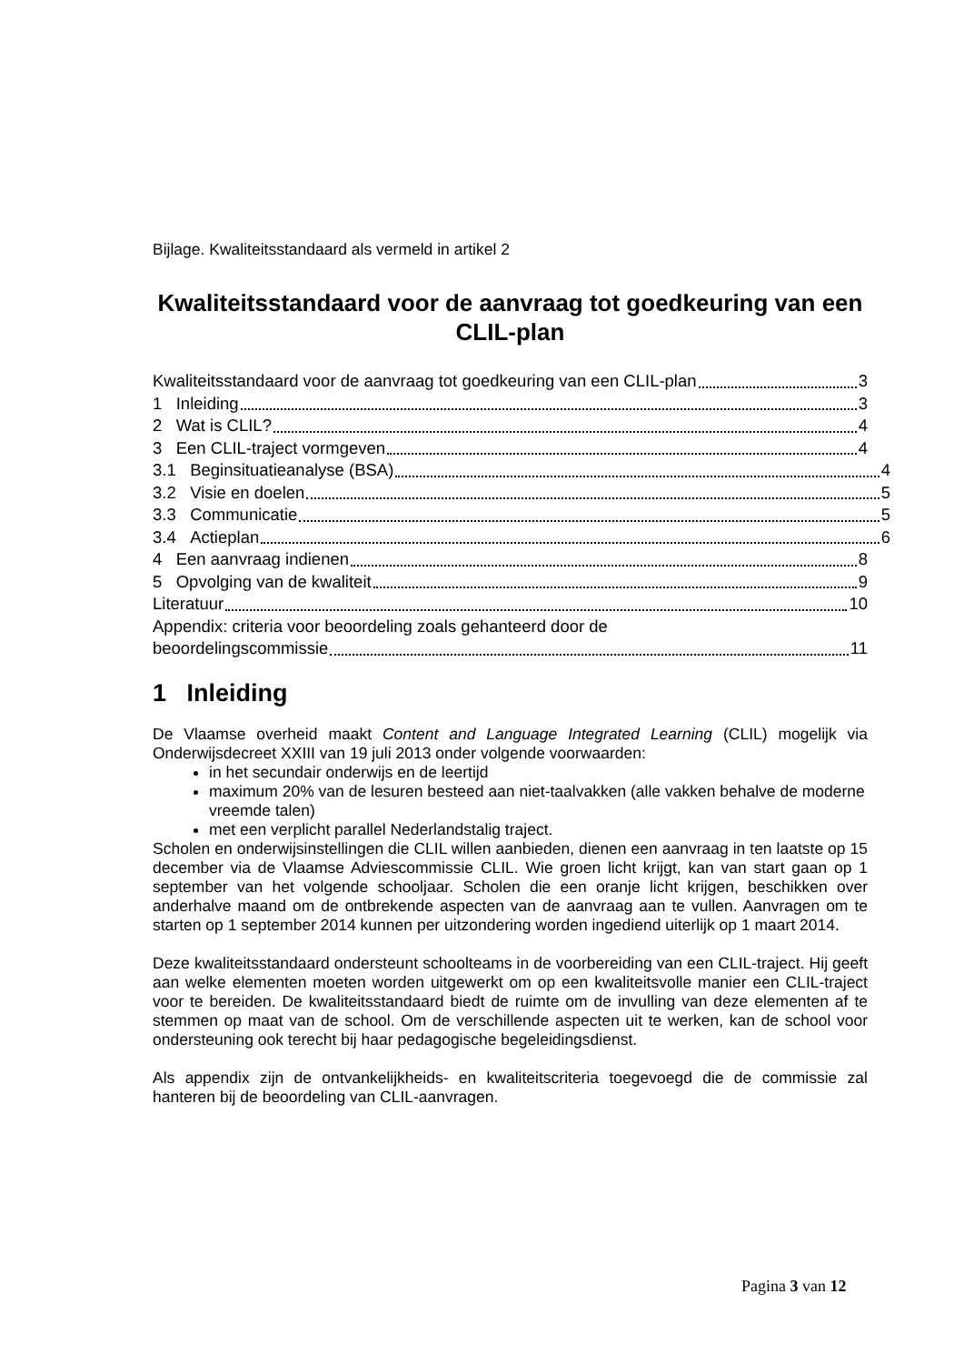Bijlage. Kwaliteitsstandaard als vermeld in artikel 2
Kwaliteitsstandaard voor de aanvraag tot goedkeuring van een CLIL-plan
Kwaliteitsstandaard voor de aanvraag tot goedkeuring van een CLIL-plan 3
1 Inleiding 3
2 Wat is CLIL? 4
3 Een CLIL-traject vormgeven 4
3.1 Beginsituatieanalyse (BSA) 4
3.2 Visie en doelen 5
3.3 Communicatie 5
3.4 Actieplan 6
4 Een aanvraag indienen 8
5 Opvolging van de kwaliteit 9
Literatuur 10
Appendix: criteria voor beoordeling zoals gehanteerd door de
beoordelingscommissie 11
1 Inleiding
De Vlaamse overheid maakt Content and Language Integrated Learning (CLIL) mogelijk via Onderwijsdecreet XXIII van 19 juli 2013 onder volgende voorwaarden:
in het secundair onderwijs en de leertijd
maximum 20% van de lesuren besteed aan niet-taalvakken (alle vakken behalve de moderne vreemde talen)
met een verplicht parallel Nederlandstalig traject.
Scholen en onderwijsinstellingen die CLIL willen aanbieden, dienen een aanvraag in ten laatste op 15 december via de Vlaamse Adviescommissie CLIL. Wie groen licht krijgt, kan van start gaan op 1 september van het volgende schooljaar. Scholen die een oranje licht krijgen, beschikken over anderhalve maand om de ontbrekende aspecten van de aanvraag aan te vullen. Aanvragen om te starten op 1 september 2014 kunnen per uitzondering worden ingediend uiterlijk op 1 maart 2014.
Deze kwaliteitsstandaard ondersteunt schoolteams in de voorbereiding van een CLIL-traject. Hij geeft aan welke elementen moeten worden uitgewerkt om op een kwaliteitsvolle manier een CLIL-traject voor te bereiden. De kwaliteitsstandaard biedt de ruimte om de invulling van deze elementen af te stemmen op maat van de school. Om de verschillende aspecten uit te werken, kan de school voor ondersteuning ook terecht bij haar pedagogische begeleidingsdienst.
Als appendix zijn de ontvankelijkheids- en kwaliteitscriteria toegevoegd die de commissie zal hanteren bij de beoordeling van CLIL-aanvragen.
Pagina 3 van 12